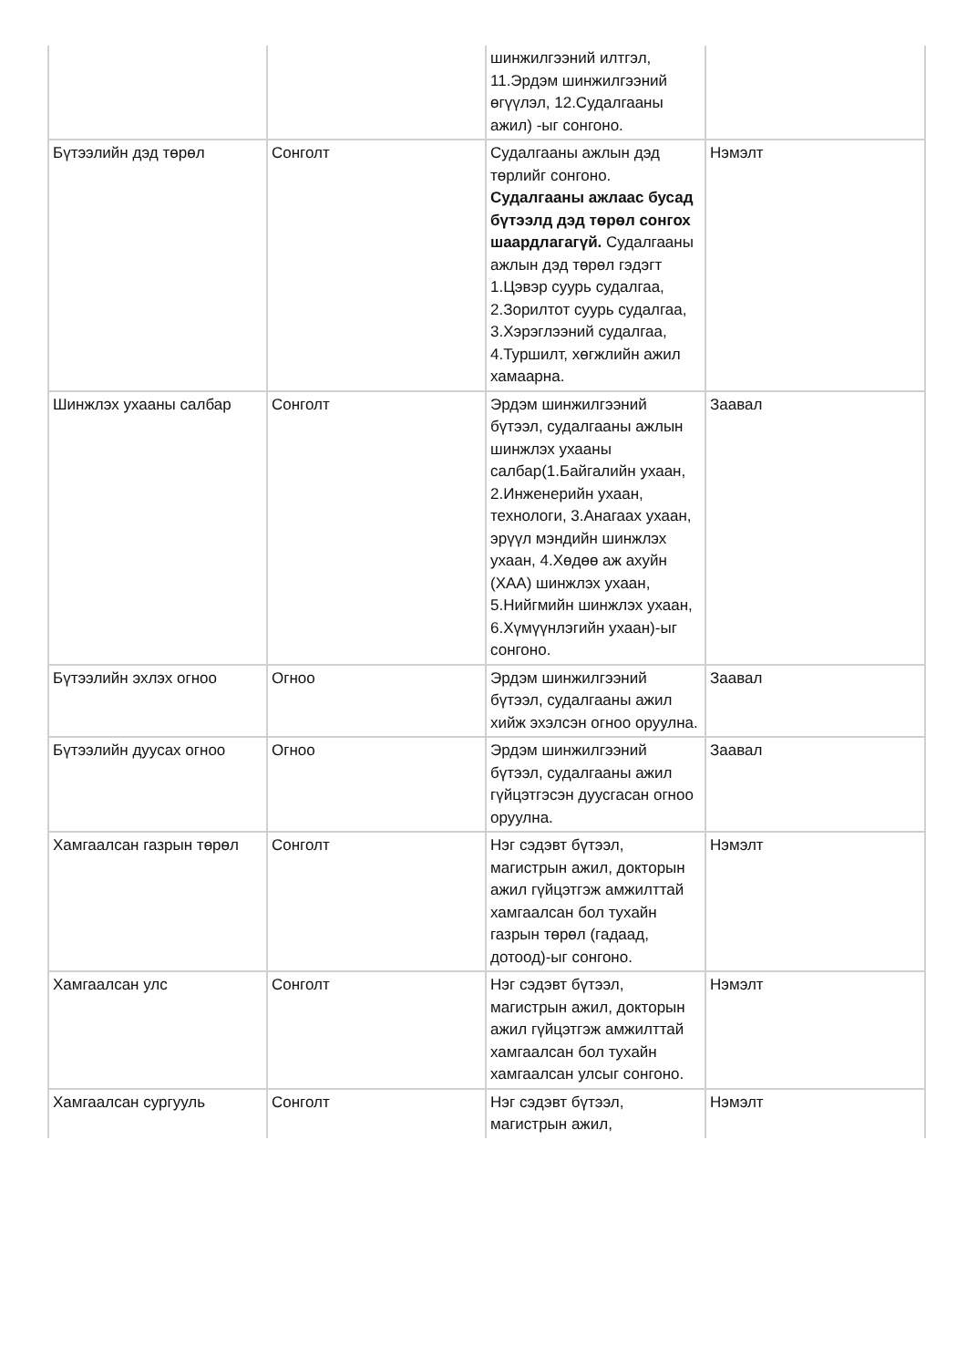| | | шинжилгээний илтгэл, 11.Эрдэм шинжилгээний өгүүлэл, 12.Судалгааны ажил) -ыг сонгоно. | |
| Бүтээлийн дэд төрөл | Сонголт | Судалгааны ажлын дэд төрлийг сонгоно. Судалгааны ажлаас бусад бүтээлд дэд төрөл сонгох шаардлагагүй. Судалгааны ажлын дэд төрөл гэдэгт 1.Цэвэр суурь судалгаа, 2.Зорилтот суурь судалгаа, 3.Хэрэглээний судалгаа, 4.Туршилт, хөгжлийн ажил хамаарна. | Нэмэлт |
| Шинжлэх ухааны салбар | Сонголт | Эрдэм шинжилгээний бүтээл, судалгааны ажлын шинжлэх ухааны салбар(1.Байгалийн ухаан, 2.Инженерийн ухаан, технологи, 3.Анагаах ухаан, эрүүл мэндийн шинжлэх ухаан, 4.Хөдөө аж ахуйн (ХАА) шинжлэх ухаан, 5.Нийгмийн шинжлэх ухаан, 6.Хүмүүнлэгийн ухаан)-ыг сонгоно. | Заавал |
| Бүтээлийн эхлэх огноо | Огноо | Эрдэм шинжилгээний бүтээл, судалгааны ажил хийж эхэлсэн огноо оруулна. | Заавал |
| Бүтээлийн дуусах огноо | Огноо | Эрдэм шинжилгээний бүтээл, судалгааны ажил гүйцэтгэсэн дуусгасан огноо оруулна. | Заавал |
| Хамгаалсан газрын төрөл | Сонголт | Нэг сэдэвт бүтээл, магистрын ажил, докторын ажил гүйцэтгэж амжилттай хамгаалсан бол тухайн газрын төрөл (гадаад, дотоод)-ыг сонгоно. | Нэмэлт |
| Хамгаалсан улс | Сонголт | Нэг сэдэвт бүтээл, магистрын ажил, докторын ажил гүйцэтгэж амжилттай хамгаалсан бол тухайн хамгаалсан улсыг сонгоно. | Нэмэлт |
| Хамгаалсан сургууль | Сонголт | Нэг сэдэвт бүтээл, магистрын ажил, | Нэмэлт |